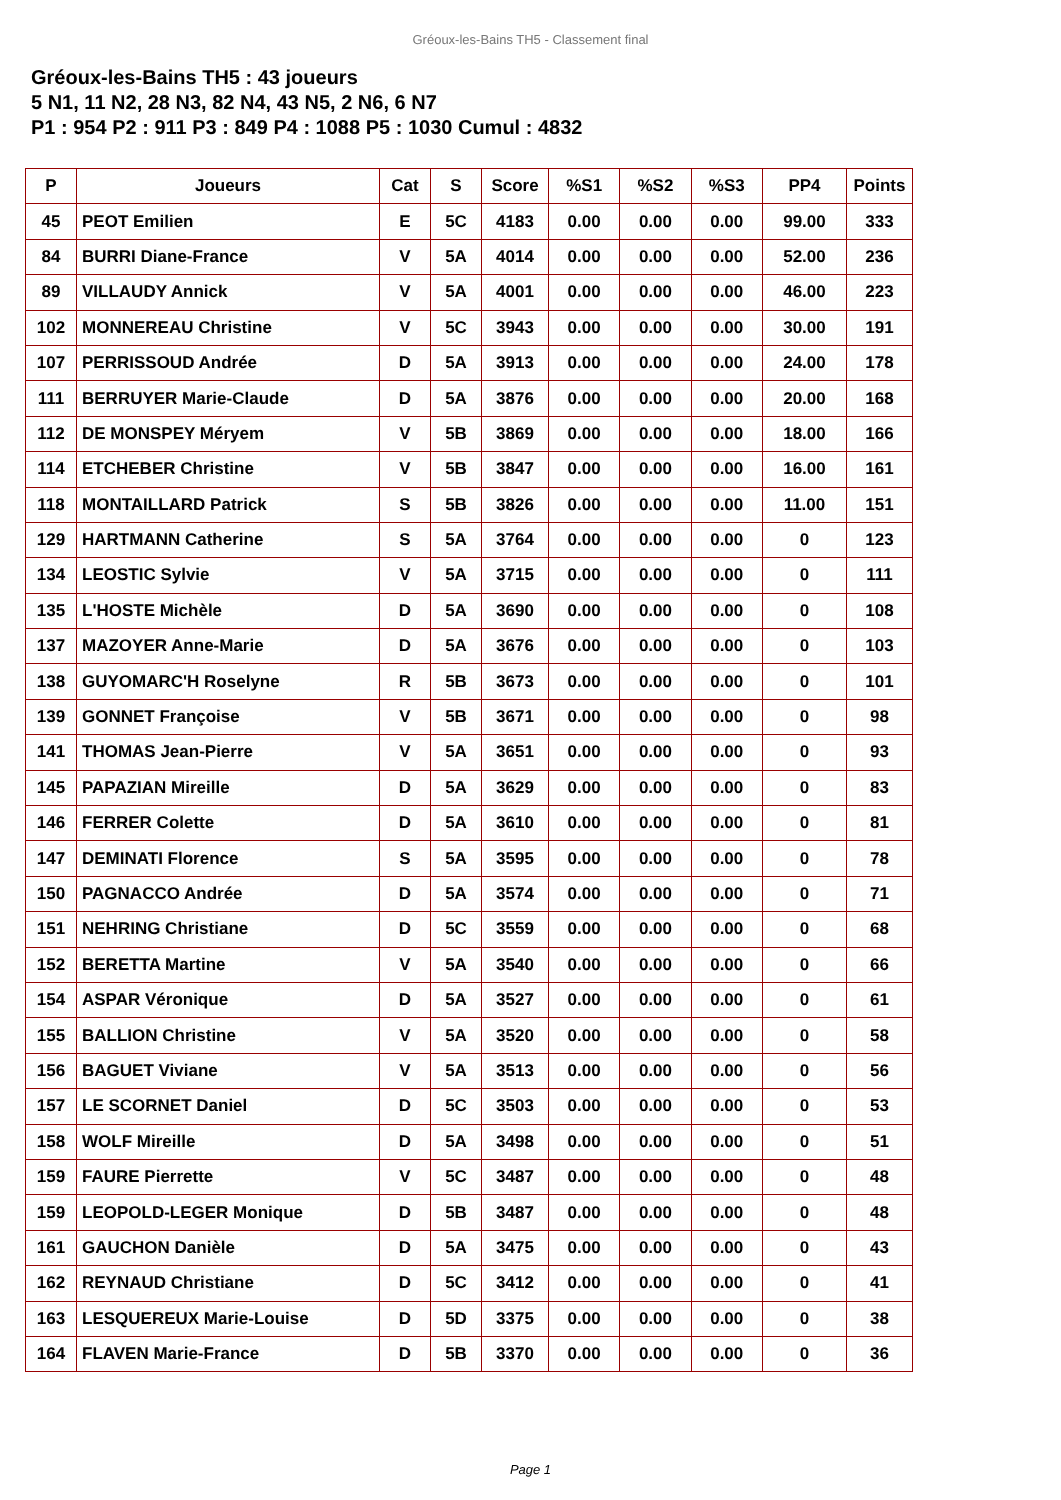Gréoux-les-Bains TH5 - Classement final
Gréoux-les-Bains TH5 : 43 joueurs
5 N1, 11 N2, 28 N3, 82 N4, 43 N5, 2 N6, 6 N7
P1 : 954 P2 : 911 P3 : 849 P4 : 1088 P5 : 1030 Cumul : 4832
| P | Joueurs | Cat | S | Score | %S1 | %S2 | %S3 | PP4 | Points |
| --- | --- | --- | --- | --- | --- | --- | --- | --- | --- |
| 45 | PEOT Emilien | E | 5C | 4183 | 0.00 | 0.00 | 0.00 | 99.00 | 333 |
| 84 | BURRI Diane-France | V | 5A | 4014 | 0.00 | 0.00 | 0.00 | 52.00 | 236 |
| 89 | VILLAUDY Annick | V | 5A | 4001 | 0.00 | 0.00 | 0.00 | 46.00 | 223 |
| 102 | MONNEREAU Christine | V | 5C | 3943 | 0.00 | 0.00 | 0.00 | 30.00 | 191 |
| 107 | PERRISSOUD Andrée | D | 5A | 3913 | 0.00 | 0.00 | 0.00 | 24.00 | 178 |
| 111 | BERRUYER Marie-Claude | D | 5A | 3876 | 0.00 | 0.00 | 0.00 | 20.00 | 168 |
| 112 | DE MONSPEY Méryem | V | 5B | 3869 | 0.00 | 0.00 | 0.00 | 18.00 | 166 |
| 114 | ETCHEBER Christine | V | 5B | 3847 | 0.00 | 0.00 | 0.00 | 16.00 | 161 |
| 118 | MONTAILLARD Patrick | S | 5B | 3826 | 0.00 | 0.00 | 0.00 | 11.00 | 151 |
| 129 | HARTMANN Catherine | S | 5A | 3764 | 0.00 | 0.00 | 0.00 | 0 | 123 |
| 134 | LEOSTIC Sylvie | V | 5A | 3715 | 0.00 | 0.00 | 0.00 | 0 | 111 |
| 135 | L'HOSTE Michèle | D | 5A | 3690 | 0.00 | 0.00 | 0.00 | 0 | 108 |
| 137 | MAZOYER Anne-Marie | D | 5A | 3676 | 0.00 | 0.00 | 0.00 | 0 | 103 |
| 138 | GUYOMARC'H Roselyne | R | 5B | 3673 | 0.00 | 0.00 | 0.00 | 0 | 101 |
| 139 | GONNET Françoise | V | 5B | 3671 | 0.00 | 0.00 | 0.00 | 0 | 98 |
| 141 | THOMAS Jean-Pierre | V | 5A | 3651 | 0.00 | 0.00 | 0.00 | 0 | 93 |
| 145 | PAPAZIAN Mireille | D | 5A | 3629 | 0.00 | 0.00 | 0.00 | 0 | 83 |
| 146 | FERRER Colette | D | 5A | 3610 | 0.00 | 0.00 | 0.00 | 0 | 81 |
| 147 | DEMINATI Florence | S | 5A | 3595 | 0.00 | 0.00 | 0.00 | 0 | 78 |
| 150 | PAGNACCO Andrée | D | 5A | 3574 | 0.00 | 0.00 | 0.00 | 0 | 71 |
| 151 | NEHRING Christiane | D | 5C | 3559 | 0.00 | 0.00 | 0.00 | 0 | 68 |
| 152 | BERETTA Martine | V | 5A | 3540 | 0.00 | 0.00 | 0.00 | 0 | 66 |
| 154 | ASPAR Véronique | D | 5A | 3527 | 0.00 | 0.00 | 0.00 | 0 | 61 |
| 155 | BALLION Christine | V | 5A | 3520 | 0.00 | 0.00 | 0.00 | 0 | 58 |
| 156 | BAGUET Viviane | V | 5A | 3513 | 0.00 | 0.00 | 0.00 | 0 | 56 |
| 157 | LE SCORNET Daniel | D | 5C | 3503 | 0.00 | 0.00 | 0.00 | 0 | 53 |
| 158 | WOLF Mireille | D | 5A | 3498 | 0.00 | 0.00 | 0.00 | 0 | 51 |
| 159 | FAURE Pierrette | V | 5C | 3487 | 0.00 | 0.00 | 0.00 | 0 | 48 |
| 159 | LEOPOLD-LEGER Monique | D | 5B | 3487 | 0.00 | 0.00 | 0.00 | 0 | 48 |
| 161 | GAUCHON Danièle | D | 5A | 3475 | 0.00 | 0.00 | 0.00 | 0 | 43 |
| 162 | REYNAUD Christiane | D | 5C | 3412 | 0.00 | 0.00 | 0.00 | 0 | 41 |
| 163 | LESQUEREUX Marie-Louise | D | 5D | 3375 | 0.00 | 0.00 | 0.00 | 0 | 38 |
| 164 | FLAVEN Marie-France | D | 5B | 3370 | 0.00 | 0.00 | 0.00 | 0 | 36 |
Page 1